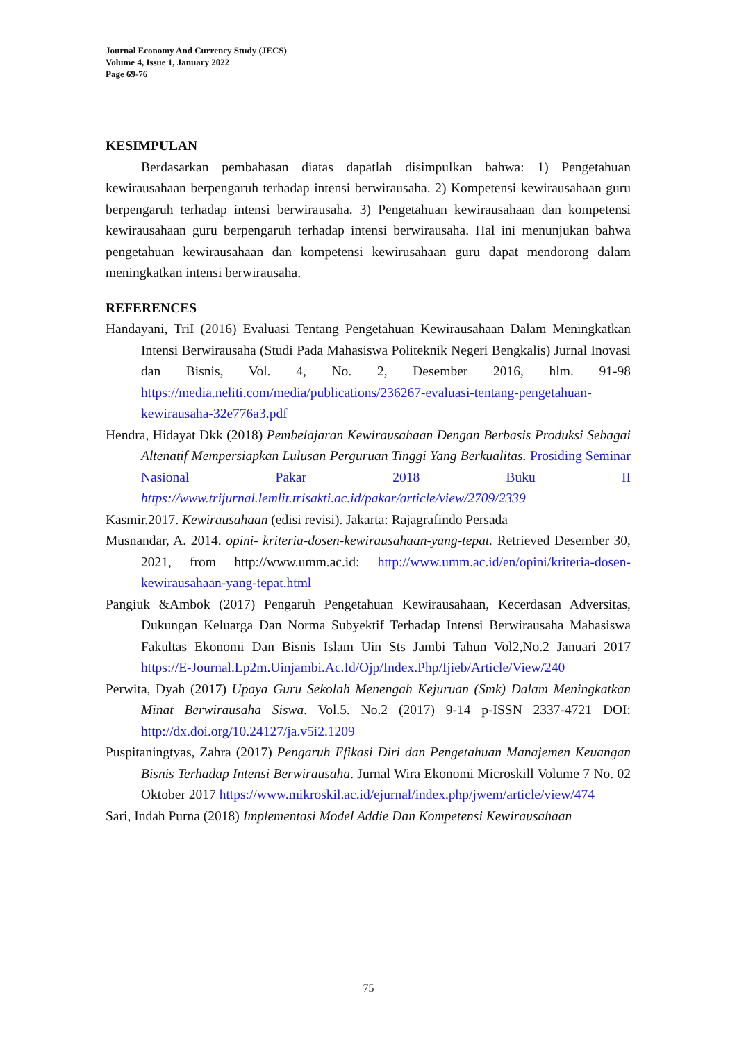Journal Economy And Currency Study (JECS)
Volume 4, Issue 1, January 2022
Page 69-76
KESIMPULAN
Berdasarkan pembahasan diatas dapatlah disimpulkan bahwa: 1) Pengetahuan kewirausahaan berpengaruh terhadap intensi berwirausaha. 2) Kompetensi kewirausahaan guru berpengaruh terhadap intensi berwirausaha. 3) Pengetahuan kewirausahaan dan kompetensi kewirausahaan guru berpengaruh terhadap intensi berwirausaha. Hal ini menunjukan bahwa pengetahuan kewirausahaan dan kompetensi kewirusahaan guru dapat mendorong dalam meningkatkan intensi berwirausaha.
REFERENCES
Handayani, TriI (2016) Evaluasi Tentang Pengetahuan Kewirausahaan Dalam Meningkatkan Intensi Berwirausaha (Studi Pada Mahasiswa Politeknik Negeri Bengkalis) Jurnal Inovasi dan Bisnis, Vol. 4, No. 2, Desember 2016, hlm. 91-98 https://media.neliti.com/media/publications/236267-evaluasi-tentang-pengetahuan-kewirausaha-32e776a3.pdf
Hendra, Hidayat Dkk (2018) Pembelajaran Kewirausahaan Dengan Berbasis Produksi Sebagai Altenatif Mempersiapkan Lulusan Perguruan Tinggi Yang Berkualitas. Prosiding Seminar Nasional Pakar 2018 Buku II https://www.trijurnal.lemlit.trisakti.ac.id/pakar/article/view/2709/2339
Kasmir.2017. Kewirausahaan (edisi revisi). Jakarta: Rajagrafindo Persada
Musnandar, A. 2014. opini- kriteria-dosen-kewirausahaan-yang-tepat. Retrieved Desember 30, 2021, from http://www.umm.ac.id: http://www.umm.ac.id/en/opini/kriteria-dosen-kewirausahaan-yang-tepat.html
Pangiuk &Ambok (2017) Pengaruh Pengetahuan Kewirausahaan, Kecerdasan Adversitas, Dukungan Keluarga Dan Norma Subyektif Terhadap Intensi Berwirausaha Mahasiswa Fakultas Ekonomi Dan Bisnis Islam Uin Sts Jambi Tahun Vol2,No.2 Januari 2017 https://E-Journal.Lp2m.Uinjambi.Ac.Id/Ojp/Index.Php/Ijieb/Article/View/240
Perwita, Dyah (2017) Upaya Guru Sekolah Menengah Kejuruan (Smk) Dalam Meningkatkan Minat Berwirausaha Siswa. Vol.5. No.2 (2017) 9-14 p-ISSN 2337-4721 DOI: http://dx.doi.org/10.24127/ja.v5i2.1209
Puspitaningtyas, Zahra (2017) Pengaruh Efikasi Diri dan Pengetahuan Manajemen Keuangan Bisnis Terhadap Intensi Berwirausaha. Jurnal Wira Ekonomi Microskill Volume 7 No. 02 Oktober 2017 https://www.mikroskil.ac.id/ejurnal/index.php/jwem/article/view/474
Sari, Indah Purna (2018) Implementasi Model Addie Dan Kompetensi Kewirausahaan
75